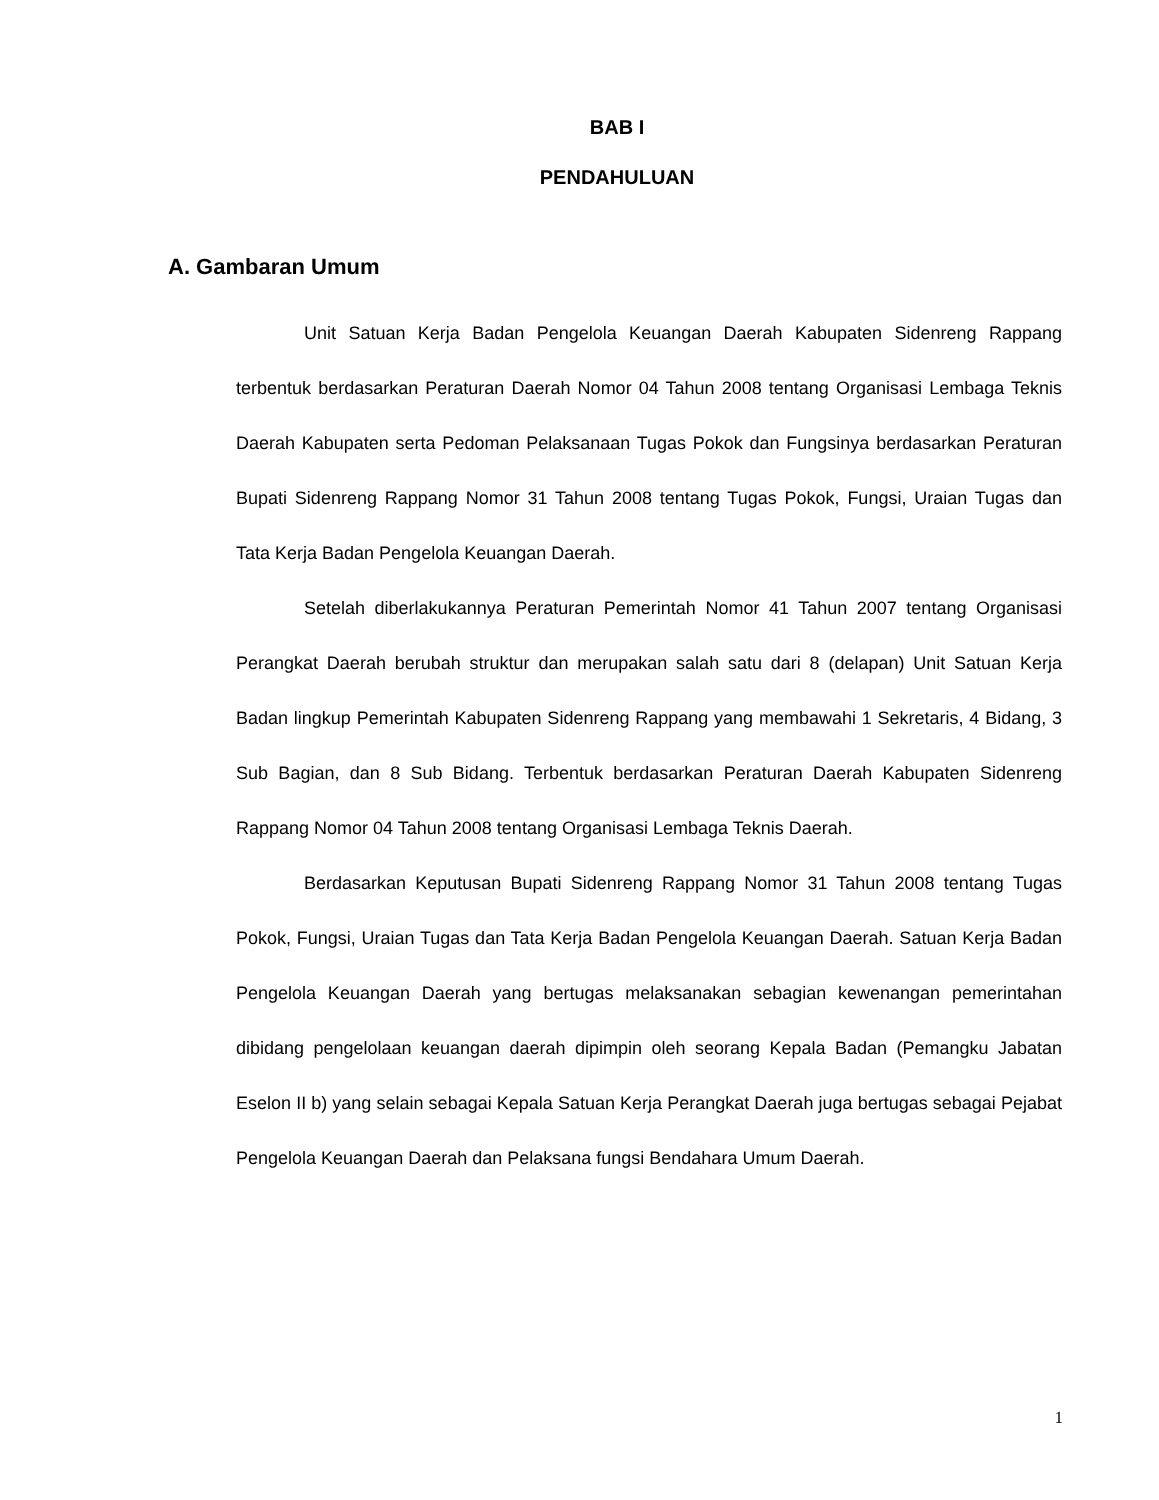BAB I
PENDAHULUAN
A. Gambaran Umum
Unit Satuan Kerja Badan Pengelola Keuangan Daerah Kabupaten Sidenreng Rappang terbentuk berdasarkan Peraturan Daerah Nomor 04 Tahun 2008 tentang Organisasi Lembaga Teknis Daerah Kabupaten serta Pedoman Pelaksanaan Tugas Pokok dan Fungsinya berdasarkan Peraturan Bupati Sidenreng Rappang Nomor 31 Tahun 2008 tentang Tugas Pokok, Fungsi, Uraian Tugas dan Tata Kerja Badan Pengelola Keuangan Daerah.
Setelah diberlakukannya Peraturan Pemerintah Nomor 41 Tahun 2007 tentang Organisasi Perangkat Daerah berubah struktur dan merupakan salah satu dari 8 (delapan) Unit Satuan Kerja Badan lingkup Pemerintah Kabupaten Sidenreng Rappang yang membawahi 1 Sekretaris, 4 Bidang, 3 Sub Bagian, dan 8 Sub Bidang. Terbentuk berdasarkan Peraturan Daerah Kabupaten Sidenreng Rappang Nomor 04 Tahun 2008 tentang Organisasi Lembaga Teknis Daerah.
Berdasarkan Keputusan Bupati Sidenreng Rappang Nomor 31 Tahun 2008 tentang Tugas Pokok, Fungsi, Uraian Tugas dan Tata Kerja Badan Pengelola Keuangan Daerah. Satuan Kerja Badan Pengelola Keuangan Daerah yang bertugas melaksanakan sebagian kewenangan pemerintahan dibidang pengelolaan keuangan daerah dipimpin oleh seorang Kepala Badan (Pemangku Jabatan Eselon II b) yang selain sebagai Kepala Satuan Kerja Perangkat Daerah juga bertugas sebagai Pejabat Pengelola Keuangan Daerah dan Pelaksana fungsi Bendahara Umum Daerah.
1